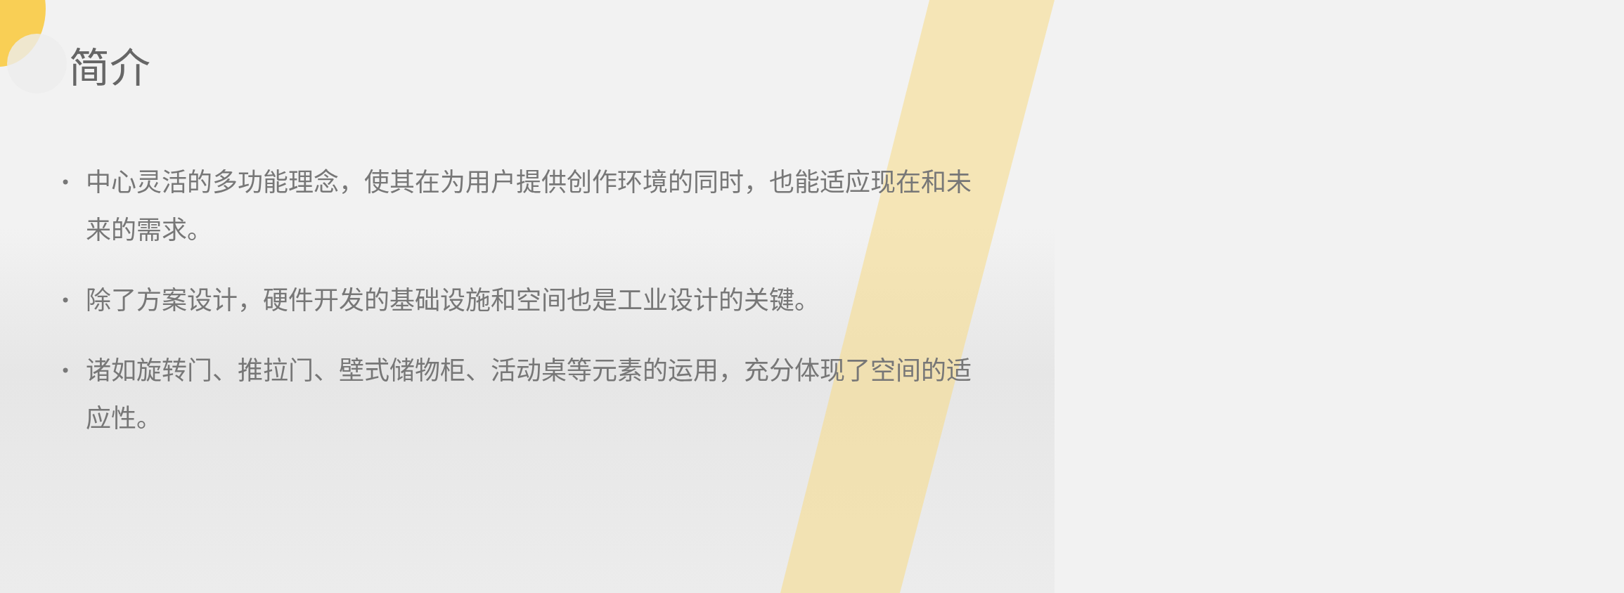简介
• 中心灵活的多功能理念，使其在为用户提供创作环境的同时，也能适应现在和未来的需求。
• 除了方案设计，硬件开发的基础设施和空间也是工业设计的关键。
• 诸如旋转门、推拉门、壁式储物柜、活动桌等元素的运用，充分体现了空间的适应性。